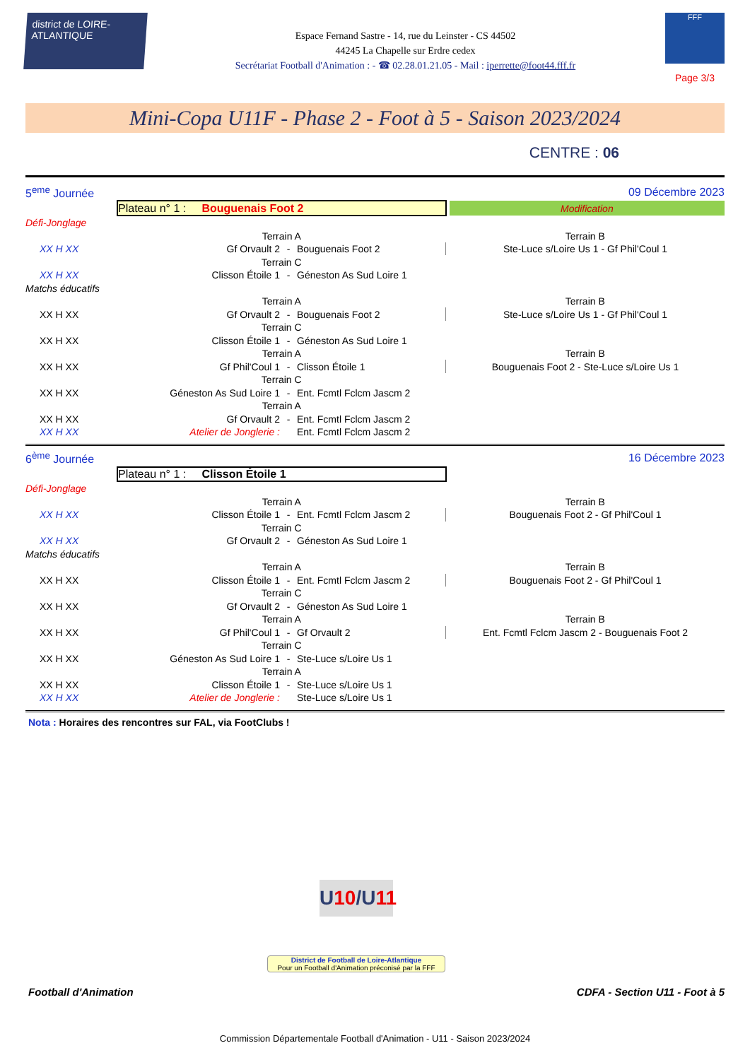district de LOIRE-ATLANTIQUE
Espace Fernand Sastre - 14, rue du Leinster - CS 44502
44245 La Chapelle sur Erdre cedex
Secrétariat Football d'Animation : - ☎ 02.28.01.21.05 - Mail : iperrette@foot44.fff.fr
FFF
Page 3/3
Mini-Copa U11F - Phase 2 - Foot à 5 - Saison 2023/2024
CENTRE : 06
| 5<sup>eme</sup> Journée | | | 09 Décembre 2023 | | |
| | Plateau n° 1 : Bouguenais Foot 2 | | | | Modification |
| Défi-Jonglage | | | | | |
| | Terrain A | | | Terrain B | |
| XX H XX | Gf Orvault 2 | - | Bouguenais Foot 2 | Ste-Luce s/Loire Us 1 - Gf Phil'Coul 1 | |
| | Terrain C | | | | |
| XX H XX | Clisson Étoile 1 | - | Géneston As Sud Loire 1 | | |
| Matchs éducatifs | | | | | |
| | Terrain A | | | Terrain B | |
| XX H XX | Gf Orvault 2 | - | Bouguenais Foot 2 | Ste-Luce s/Loire Us 1 - Gf Phil'Coul 1 | |
| | Terrain C | | | | |
| XX H XX | Clisson Étoile 1 | - | Géneston As Sud Loire 1 | | |
| | Terrain A | | | Terrain B | |
| XX H XX | Gf Phil'Coul 1 | - | Clisson Étoile 1 | Bouguenais Foot 2 - Ste-Luce s/Loire Us 1 | |
| | Terrain C | | | | |
| XX H XX | Géneston As Sud Loire 1 | - | Ent. Fcmtl Fclcm Jascm 2 | | |
| | Terrain A | | | | |
| XX H XX | Gf Orvault 2 | - | Ent. Fcmtl Fclcm Jascm 2 | | |
| XX H XX | Atelier de Jonglerie : | | Ent. Fcmtl Fclcm Jascm 2 | | |
| 6<sup>ème</sup> Journée | | | 16 Décembre 2023 | |
| | Plateau n° 1 : Clisson Étoile 1 | | | |
| Défi-Jonglage | | | | |
| | Terrain A | | | Terrain B |
| XX H XX | Clisson Étoile 1 | - | Ent. Fcmtl Fclcm Jascm 2 | Bouguenais Foot 2 - Gf Phil'Coul 1 |
| | Terrain C | | | |
| XX H XX | Gf Orvault 2 | - | Géneston As Sud Loire 1 | |
| Matchs éducatifs | | | | |
| | Terrain A | | | Terrain B |
| XX H XX | Clisson Étoile 1 | - | Ent. Fcmtl Fclcm Jascm 2 | Bouguenais Foot 2 - Gf Phil'Coul 1 |
| | Terrain C | | | |
| XX H XX | Gf Orvault 2 | - | Géneston As Sud Loire 1 | |
| | Terrain A | | | Terrain B |
| XX H XX | Gf Phil'Coul 1 | - | Gf Orvault 2 | Ent. Fcmtl Fclcm Jascm 2 - Bouguenais Foot 2 |
| | Terrain C | | | |
| XX H XX | Géneston As Sud Loire 1 | - | Ste-Luce s/Loire Us 1 | |
| | Terrain A | | | |
| XX H XX | Clisson Étoile 1 | - | Ste-Luce s/Loire Us 1 | |
| XX H XX | Atelier de Jonglerie : | | Ste-Luce s/Loire Us 1 | |
Nota : Horaires des rencontres sur FAL, via FootClubs !
U 10/U11
District de Football de Loire-Atlantique
Pour un Football d'Animation préconisé par la FFF
Football d'Animation CDFA - Section U11 - Foot à 5
Commission Départementale Football d'Animation - U11 - Saison 2023/2024